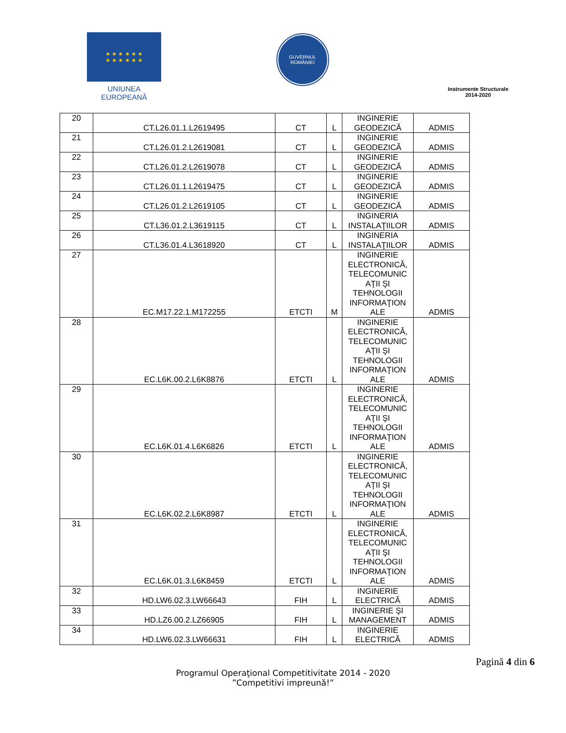★ ★ ★ ★ ★ ★
★ ★ ★ ★ ★ ★
UNIUNEA EUROPEANĂ
GUVERNUL
ROMÂNIEI
Instrumente Structurale
2014-2020
| 20 | CT.L26.01.1.L2619495 | CT | L | INGINERIE GEODEZICĂ | ADMIS |
| 21 | CT.L26.01.2.L2619081 | CT | L | INGINERIE GEODEZICĂ | ADMIS |
| 22 | CT.L26.01.2.L2619078 | CT | L | INGINERIE GEODEZICĂ | ADMIS |
| 23 | CT.L26.01.1.L2619475 | CT | L | INGINERIE GEODEZICĂ | ADMIS |
| 24 | CT.L26.01.2.L2619105 | CT | L | INGINERIE GEODEZICĂ | ADMIS |
| 25 | CT.L36.01.2.L3619115 | CT | L | INGINERIA INSTALAŢIILOR | ADMIS |
| 26 | CT.L36.01.4.L3618920 | CT | L | INGINERIA INSTALAŢIILOR | ADMIS |
| 27 | EC.M17.22.1.M172255 | ETCTI | M | INGINERIE ELECTRONICĂ, TELECOMUNIC AŢII ŞI TEHNOLOGII INFORMAŢION ALE | ADMIS |
| 28 | EC.L6K.00.2.L6K8876 | ETCTI | L | INGINERIE ELECTRONICĂ, TELECOMUNIC AŢII ŞI TEHNOLOGII INFORMAŢION ALE | ADMIS |
| 29 | EC.L6K.01.4.L6K6826 | ETCTI | L | INGINERIE ELECTRONICĂ, TELECOMUNIC AŢII ŞI TEHNOLOGII INFORMAŢION ALE | ADMIS |
| 30 | EC.L6K.02.2.L6K8987 | ETCTI | L | INGINERIE ELECTRONICĂ, TELECOMUNIC AŢII ŞI TEHNOLOGII INFORMAŢION ALE | ADMIS |
| 31 | EC.L6K.01.3.L6K8459 | ETCTI | L | INGINERIE ELECTRONICĂ, TELECOMUNIC AŢII ŞI TEHNOLOGII INFORMAŢION ALE | ADMIS |
| 32 | HD.LW6.02.3.LW66643 | FIH | L | INGINERIE ELECTRICĂ | ADMIS |
| 33 | HD.LZ6.00.2.LZ66905 | FIH | L | INGINERIE ŞI MANAGEMENT | ADMIS |
| 34 | HD.LW6.02.3.LW66631 | FIH | L | INGINERIE ELECTRICĂ | ADMIS |
Pagină 4 din 6
Programul Operaţional Competitivitate 2014 - 2020
”Competitivi impreună!”